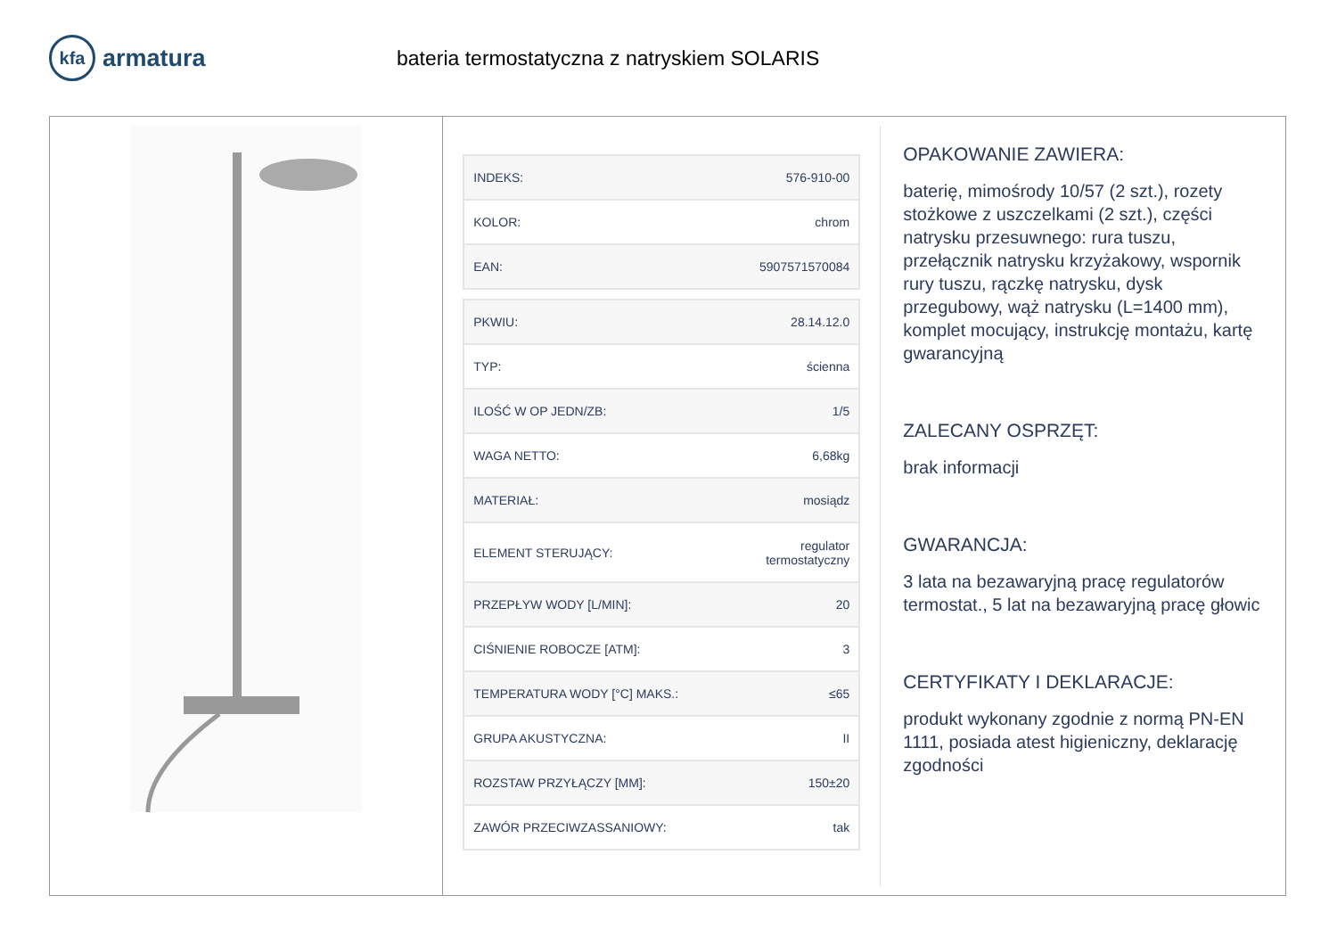kfa armatura
bateria termostatyczna z natryskiem SOLARIS
| INDEKS: | 576-910-00 |
| KOLOR: | chrom |
| EAN: | 5907571570084 |
| PKWIU: | 28.14.12.0 |
| TYP: | ścienna |
| ILOŚĆ W OP JEDN/ZB: | 1/5 |
| WAGA NETTO: | 6,68kg |
| MATERIAŁ: | mosiądz |
| ELEMENT STERUJĄCY: | regulator termostatyczny |
| PRZEPŁYW WODY [L/MIN]: | 20 |
| CIŚNIENIE ROBOCZE [ATM]: | 3 |
| TEMPERATURA WODY [°C] MAKS.: | ≤65 |
| GRUPA AKUSTYCZNA: | II |
| ROZSTAW PRZYŁĄCZY [MM]: | 150±20 |
| ZAWÓR PRZECIWZASSANIOWY: | tak |
OPAKOWANIE ZAWIERA:
baterię, mimośrody 10/57 (2 szt.), rozety stożkowe z uszczelkami (2 szt.), części natrysku przesuwnego: rura tuszu, przełącznik natrysku krzyżakowy, wspornik rury tuszu, rączkę natrysku, dysk przegubowy, wąż natrysku (L=1400 mm), komplet mocujący, instrukcję montażu, kartę gwarancyjną
ZALECANY OSPRZĘT:
brak informacji
GWARANCJA:
3 lata na bezawaryjną pracę regulatorów termostat., 5 lat na bezawaryjną pracę głowic
CERTYFIKATY I DEKLARACJE:
produkt wykonany zgodnie z normą PN-EN 1111, posiada atest higieniczny, deklarację zgodności